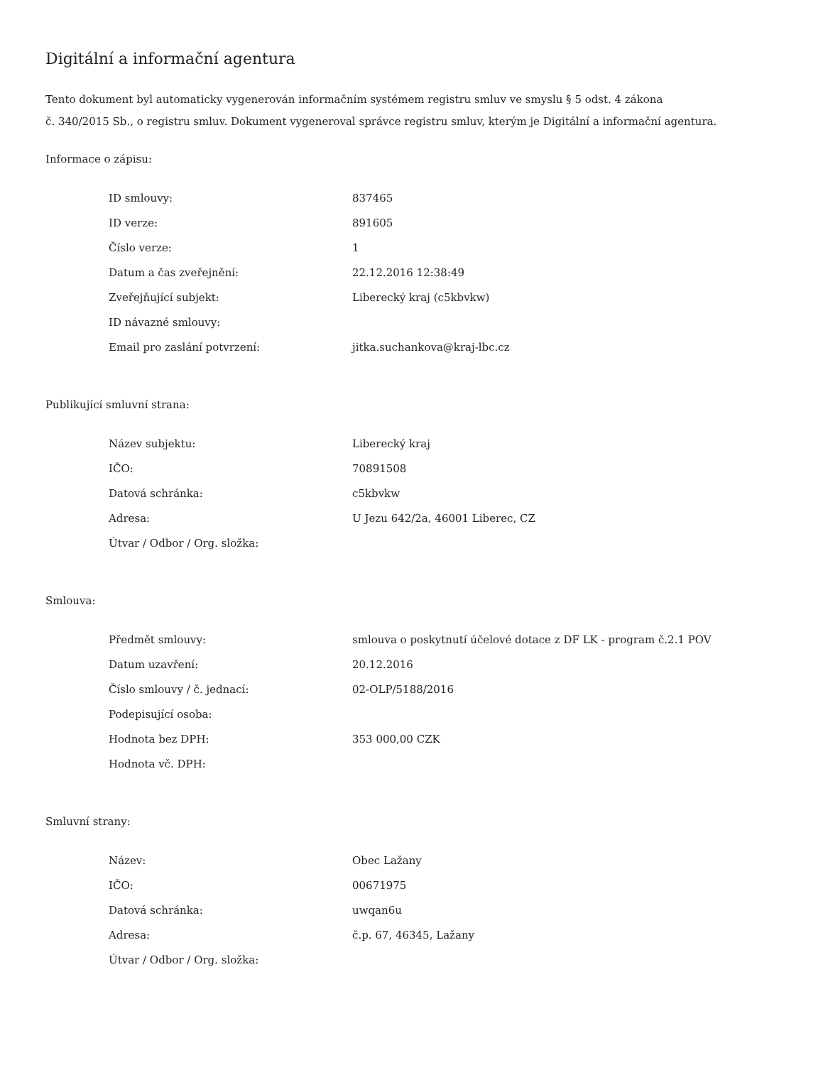Digitální a informační agentura
Tento dokument byl automaticky vygenerován informačním systémem registru smluv ve smyslu § 5 odst. 4 zákona
č. 340/2015 Sb., o registru smluv. Dokument vygeneroval správce registru smluv, kterým je Digitální a informační agentura.
Informace o zápisu:
| ID smlouvy: | 837465 |
| ID verze: | 891605 |
| Číslo verze: | 1 |
| Datum a čas zveřejnění: | 22.12.2016 12:38:49 |
| Zveřejňující subjekt: | Liberecký kraj (c5kbvkw) |
| ID návazné smlouvy: | |
| Email pro zaslání potvrzení: | jitka.suchankova@kraj-lbc.cz |
Publikující smluvní strana:
| Název subjektu: | Liberecký kraj |
| IČO: | 70891508 |
| Datová schránka: | c5kbvkw |
| Adresa: | U Jezu 642/2a, 46001 Liberec, CZ |
| Útvar / Odbor / Org. složka: | |
Smlouva:
| Předmět smlouvy: | smlouva o poskytnutí účelové dotace z DF LK - program č.2.1 POV |
| Datum uzavření: | 20.12.2016 |
| Číslo smlouvy / č. jednací: | 02-OLP/5188/2016 |
| Podepisující osoba: | |
| Hodnota bez DPH: | 353 000,00 CZK |
| Hodnota vč. DPH: | |
Smluvní strany:
| Název: | Obec Lažany |
| IČO: | 00671975 |
| Datová schránka: | uwqan6u |
| Adresa: | č.p. 67, 46345, Lažany |
| Útvar / Odbor / Org. složka: | |